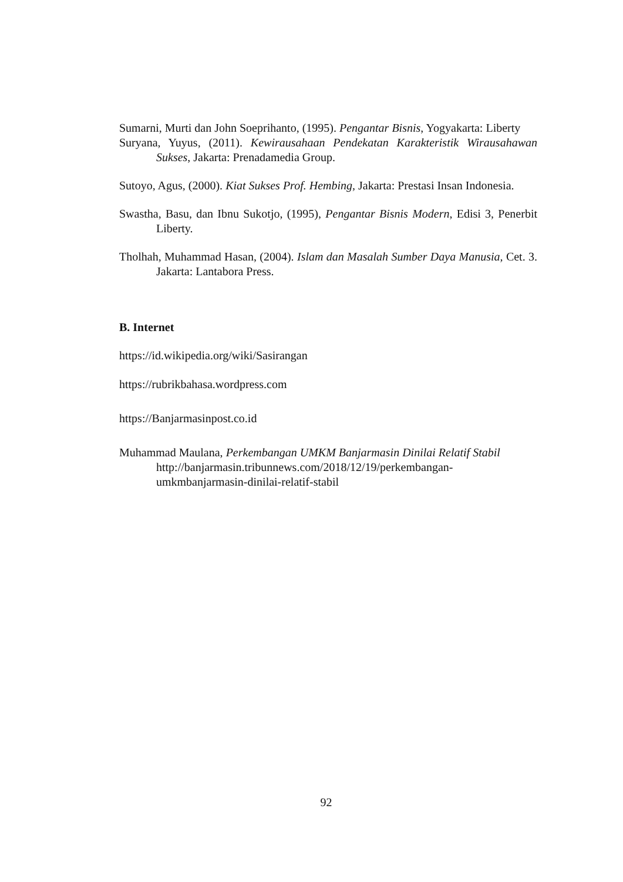Sumarni, Murti dan John Soeprihanto, (1995). Pengantar Bisnis, Yogyakarta: Liberty
Suryana, Yuyus, (2011). Kewirausahaan Pendekatan Karakteristik Wirausahawan Sukses, Jakarta: Prenadamedia Group.
Sutoyo, Agus, (2000). Kiat Sukses Prof. Hembing, Jakarta: Prestasi Insan Indonesia.
Swastha, Basu, dan Ibnu Sukotjo, (1995), Pengantar Bisnis Modern, Edisi 3, Penerbit Liberty.
Tholhah, Muhammad Hasan, (2004). Islam dan Masalah Sumber Daya Manusia, Cet. 3. Jakarta: Lantabora Press.
B. Internet
https://id.wikipedia.org/wiki/Sasirangan
https://rubrikbahasa.wordpress.com
https://Banjarmasinpost.co.id
Muhammad Maulana, Perkembangan UMKM Banjarmasin Dinilai Relatif Stabil
http://banjarmasin.tribunnews.com/2018/12/19/perkembangan-
umkmbanjarmasin-dinilai-relatif-stabil
92